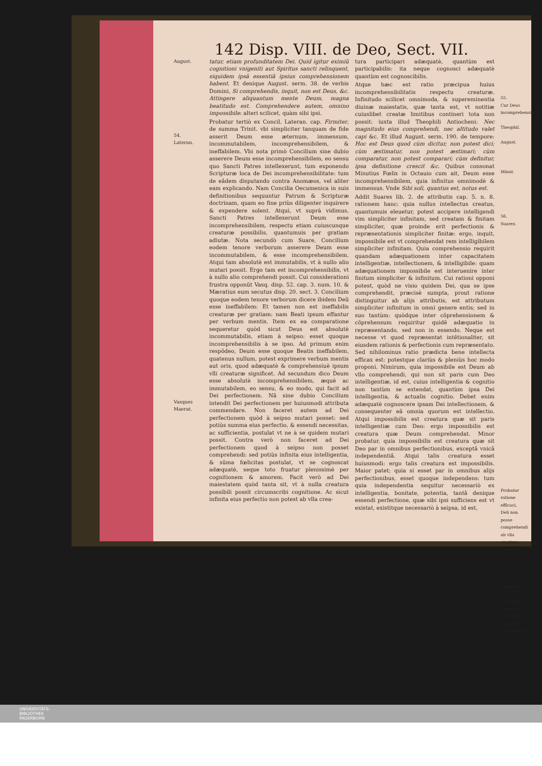142 Disp. VIII. de Deo, Sect. VII.
August.
54.
Lateran.
Vasques Maerat.
tatur, etiam profunditatem Dei. Quid igitur eximiũ cognitioni vnigeniti aut Spiritus sancti relinquent, siquidem ipsã essentiã ipsius comprehensionem habent. Et denique August. serm. 38. de verbis Domini, Si comprehendis, inquit, non est Deus, &c. Attingere aliquantum mente Deum, magna beatitudo est. Comprehendere autem, omnino impossibile: alteri scilicet, quàm sibi ipsi.
Probatur tertiò ex Concil. Lateran. cap. Firmiter, de summa Trinit. vbi simpliciter tanquam de fide asserit Deum esse æternum, immensum, incommutabilem, incomprehensibilem, & ineffabilem. Vbi nota primò Concilium sine dubio asserere Deum esse incomprehensibilem, eo sensu quo Sancti Patres intellexerunt, tum exponendo Scripturæ loca de Dei incomprehensibilitate: tum de eâdem disputando contra Anomæos, vel aliter eam explicando. Nam Concilia Oecumenica in suis definitionibus sequuntur Patrum & Scripturæ doctrinam, quam eo fine priùs diligenter inquirere & expendere solent. Atqui, vt suprà vidimus, Sancti Patres intellexerunt Deum esse incomprehensibilem, respectu etiam cuiuscunque creaturæ possibilis, quantumuis per gratiam adiutæ. Nota secundò cum Suare, Concilium eodem tenore verborum asserere Deum esse incommutabilem, & esse incomprehensibilem. Atqui tam absolutè est immutabilis, vt à nullo alio mutari possit. Ergo tam est incomprehensibilis, vt à nullo alio comprehendi possit. Cui considerationi frustra opponũt Vasq. disp. 52. cap. 3. num. 10. & Mæratius eum secutus disp. 20. sect. 3. Concilium quoque eodem tenore verborum dicere ibidem Deũ esse ineffabilem: Et tamen non est ineffabilis creaturæ per gratiam: nam Beati ipsum effantur per verbum mentis. Item ex ea comparatione sequeretur quòd sicut Deus est absolutè incommutabilis, etiam à seipso: esset quoque incomprehensibilis à se ipso. Ad primum enim respõdeo, Deum esse quoque Beatis ineffabilem, quatenus nullum, potest exprimere verbum mentis aut oris, quod adæquatè & comprehensiuè ipsum vlli creaturæ significet. Ad secundum dico Deum esse absolutè incomprehensibilem, æquè ac immutabilem, eo sensu, & eo modo, qui facit ad Dei perfectionem. Nã sine dubio Concilium intendit Dei perfectionem per huiusmodi attributa commendare. Non faceret autem ad Dei perfectionem quòd à seipso mutari posset: sed potiùs summa eius perfectio, & essendi necessitas, ac sufficientia, postulat vt ne à se quidem mutari possit. Contra verò non faceret ad Dei perfectionem quod à seipso non posset comprehendi: sed potiùs infinita eius intelligentia, & sũma fœlicitas postulat, vt se cognoscat adæquatè, seque toto fruatur plenissimè per cognitionem & amorem. Facit verò ad Dei maiestatem quòd tanta sit, vt à nulla creatura possibili possit circumscribi cognitione. Ac sicut infinita eius perfectio non potest ab vlla crea-
tura participari adæquatè, quantùm est participabilis: ita neque cognosci adæquatè quantùm est cognoscibilis.
Atque hæc est ratio præcipua huius incomprehensibilitatis respectu creaturæ. Infinitudo scilicet omnimoda, & supereminentia diuinæ maiestatis, quæ tanta est, vt notitiæ cuiuslibet creatæ limitibus contineri tota non possit: iuxta illud Theophili Antiocheni: Nec magnitudo eius comprehendi, nec altitudo valet capi &c. Et illud August. serm. 190. de tempore: Hoc est Deus quod cùm dicitur, non potest dici; cùm æstimatur, non potest æstimari; cùm comparatur, non potest comparari; cùm definitur, ipsa definitione crescit &c. Quibus consonat Minutius Fœlix in Octauio cum ait, Deum esse incomprehensibilem, quia infinitus omnimodè & immensus. Vnde Sibi soli, quantus est, notus est.
Addit Suares lib. 2. de attributis cap. 5. n. 8. rationem hanc: quia nullus intellectus creatus, quantumuis eleuetur, potest accipere intelligendi vim simpliciter infinitam, sed creatam & finitam simpliciter, quæ proinde erit perfectionis & repræsentationis simpliciter finitæ: ergo, inquit, impossibile est vt comprehendat rem intelligibilem simpliciter infinitam. Quia comprehensio requirit quandam adæquationem inter capacitatem intelligentiæ, intellectionem, & intelligibile: quam adæquationem impossibile est interuenire inter finitum simpliciter & infinitum. Cui rationi opponi potest, quòd ne visio quidem Dei, qua se ipse comprehendit, præcisè sumpta, prout ratione distinguitur ab alijs attributis, est attributum simpliciter infinitum in omni genere entis; sed in suo tantùm: quòdque inter cõprehensionem & cõprehensum requiritur quidẽ adæquatio in repræsentando, sed non in essendo. Neque est necesse vt quod repræsentat intẽtionaliter, sit eiusdem rationis & perfectionis cum repræsentato. Sed nihilominus ratio prædicta bene intellecta efficax est: potestque clariùs & pleniùs hoc modo proponi. Nimirum, quia impossibile est Deum ab vllo comprehendi, qui non sit paris cum Deo intelligentiæ, id est, cuius intelligentia & cognitio non tantùm se extendat, quantùm ipsa Dei intelligentia, & actualis cognitio. Debet enim adæquatè cognoscere ipsam Dei intellectionem, & consequenter eã omnia quorum est intellectio. Atqui impossibilis est creatura quæ sit paris intelligentiæ cum Deo: ergo impossibilis est creatura quæ Deum comprehendat. Minor probatur, quia impossibilis est creatura quæ sit Deo par in omnibus perfectionibus, exceptâ vnicâ independentiâ. Atqui talis creatura esset huiusmodi: ergo talis creatura est impossibilis. Maior patet; quia si esset par in omnibus alijs perfectionibus, esset quoque independens: tum quia independentia sequitur necessariò ex intelligentia, bonitate, potentia, tantâ denique essendi perfectione, quæ sibi ipsi sufficiens est vt existat, existitque necessariò à seipsa, id est,
55.
Cur Deus incomprehensibilis?
Theophil.
August.
Minut.
56.
Suarez.
Probatur ratione efficaci, Deũ non posse comprehendi ab vlla creatura possibili.
Impossibile est dari creaturam Deo parem in omnibus, excepta independentia.
UNIVERSITÄTS-
BIBLIOTHEK
PADERBORN